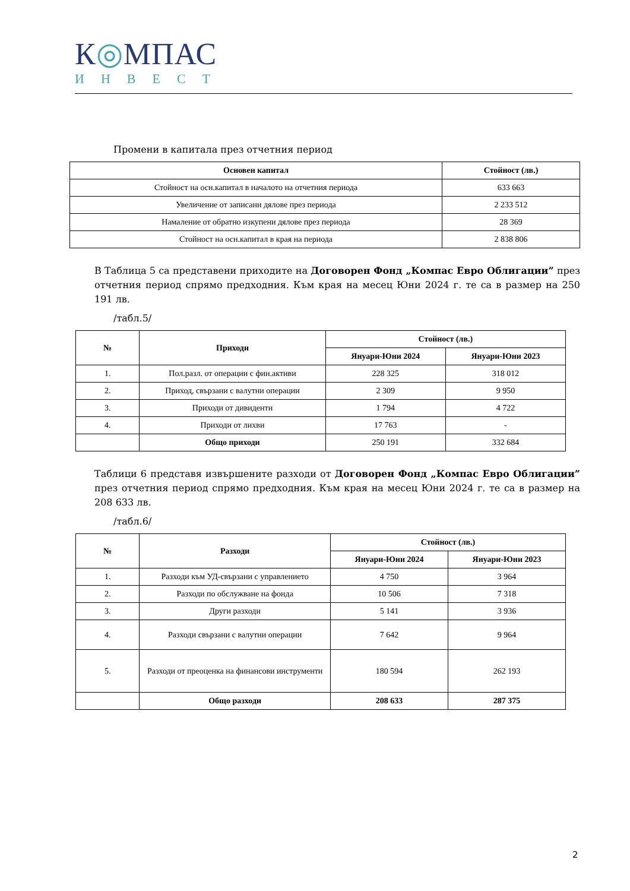К◎МПАС
ИНВЕСТ
Промени в капитала през отчетния период
| Основен капитал | Стойност (лв.) |
| --- | --- |
| Стойност на осн.капитал в началото на отчетния периода | 633 663 |
| Увеличение от записани дялове през периода | 2 233 512 |
| Намаление от обратно изкупени дялове през периода | 28 369 |
| Стойност на осн.капитал в края на периода | 2 838 806 |
В Таблица 5 са представени приходите на Договорен Фонд „Компас Евро Облигации” през отчетния период спрямо предходния. Към края на месец Юни 2024 г. те са в размер на 250 191 лв.
/табл.5/
| № | Приходи | Стойност (лв.) | |
| --- | --- | --- | --- |
| | | Януари-Юни 2024 | Януари-Юни 2023 |
| 1. | Пол.разл. от операции с фин.активи | 228 325 | 318 012 |
| 2. | Приход, свързани с валутни операции | 2 309 | 9 950 |
| 3. | Приходи от дивиденти | 1 794 | 4 722 |
| 4. | Приходи от лихви | 17 763 | - |
| | Общо приходи | 250 191 | 332 684 |
Таблици 6 представя извършените разходи от Договорен Фонд „Компас Евро Облигации” през отчетния период спрямо предходния. Към края на месец Юни 2024 г. те са в размер на 208 633 лв.
/табл.6/
| № | Разходи | Стойност (лв.) | |
| --- | --- | --- | --- |
| | | Януари-Юни 2024 | Януари-Юни 2023 |
| 1. | Разходи към УД-свързани с управлението | 4 750 | 3 964 |
| 2. | Разходи по обслужване на фонда | 10 506 | 7 318 |
| 3. | Други разходи | 5 141 | 3 936 |
| 4. | Разходи свързани с валутни операции | 7 642 | 9 964 |
| 5. | Разходи от преоценка на финансови инструменти | 180 594 | 262 193 |
| | Общо разходи | 208 633 | 287 375 |
2